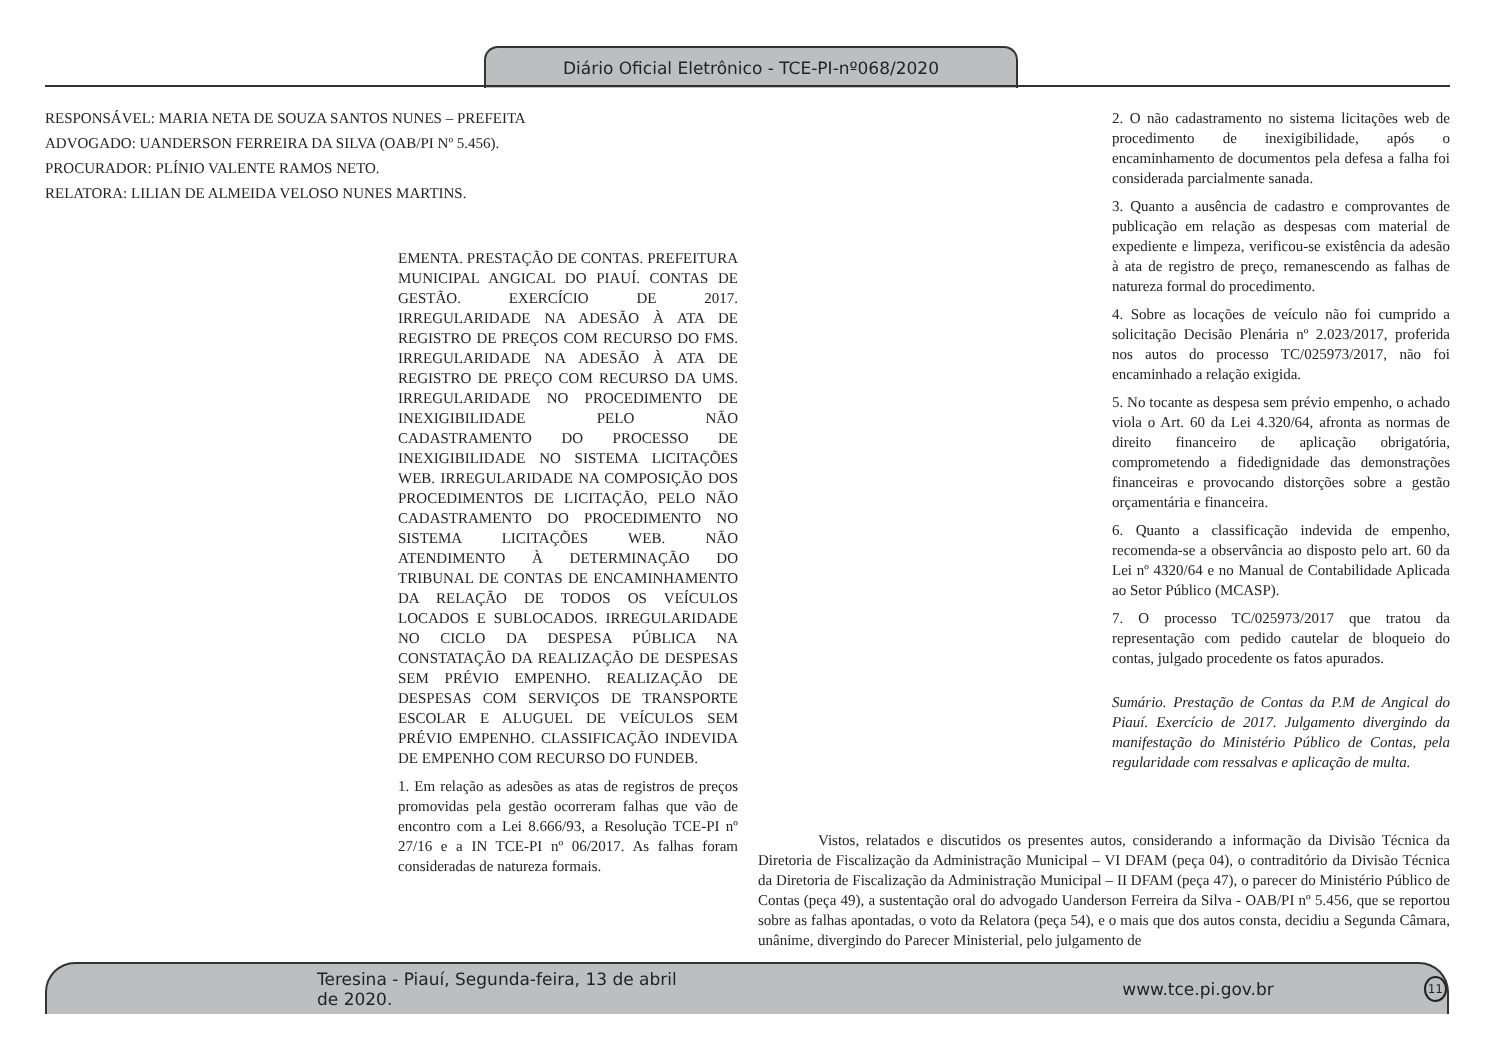Diário Oficial Eletrônico - TCE-PI-nº068/2020
RESPONSÁVEL: MARIA NETA DE SOUZA SANTOS NUNES – PREFEITA
ADVOGADO: UANDERSON FERREIRA DA SILVA (OAB/PI Nº 5.456).
PROCURADOR: PLÍNIO VALENTE RAMOS NETO.
RELATORA: LILIAN DE ALMEIDA VELOSO NUNES MARTINS.
EMENTA. PRESTAÇÃO DE CONTAS. PREFEITURA MUNICIPAL ANGICAL DO PIAUÍ. CONTAS DE GESTÃO. EXERCÍCIO DE 2017. IRREGULARIDADE NA ADESÃO À ATA DE REGISTRO DE PREÇOS COM RECURSO DO FMS. IRREGULARIDADE NA ADESÃO À ATA DE REGISTRO DE PREÇO COM RECURSO DA UMS. IRREGULARIDADE NO PROCEDIMENTO DE INEXIGIBILIDADE PELO NÃO CADASTRAMENTO DO PROCESSO DE INEXIGIBILIDADE NO SISTEMA LICITAÇÕES WEB. IRREGULARIDADE NA COMPOSIÇÃO DOS PROCEDIMENTOS DE LICITAÇÃO, PELO NÃO CADASTRAMENTO DO PROCEDIMENTO NO SISTEMA LICITAÇÕES WEB. NÃO ATENDIMENTO À DETERMINAÇÃO DO TRIBUNAL DE CONTAS DE ENCAMINHAMENTO DA RELAÇÃO DE TODOS OS VEÍCULOS LOCADOS E SUBLOCADOS. IRREGULARIDADE NO CICLO DA DESPESA PÚBLICA NA CONSTATAÇÃO DA REALIZAÇÃO DE DESPESAS SEM PRÉVIO EMPENHO. REALIZAÇÃO DE DESPESAS COM SERVIÇOS DE TRANSPORTE ESCOLAR E ALUGUEL DE VEÍCULOS SEM PRÉVIO EMPENHO. CLASSIFICAÇÃO INDEVIDA DE EMPENHO COM RECURSO DO FUNDEB.
1. Em relação as adesões as atas de registros de preços promovidas pela gestão ocorreram falhas que vão de encontro com a Lei 8.666/93, a Resolução TCE-PI nº 27/16 e a IN TCE-PI nº 06/2017. As falhas foram consideradas de natureza formais.
2. O não cadastramento no sistema licitações web de procedimento de inexigibilidade, após o encaminhamento de documentos pela defesa a falha foi considerada parcialmente sanada.
3. Quanto a ausência de cadastro e comprovantes de publicação em relação as despesas com material de expediente e limpeza, verificou-se existência da adesão à ata de registro de preço, remanescendo as falhas de natureza formal do procedimento.
4. Sobre as locações de veículo não foi cumprido a solicitação Decisão Plenária nº 2.023/2017, proferida nos autos do processo TC/025973/2017, não foi encaminhado a relação exigida.
5. No tocante as despesa sem prévio empenho, o achado viola o Art. 60 da Lei 4.320/64, afronta as normas de direito financeiro de aplicação obrigatória, comprometendo a fidedignidade das demonstrações financeiras e provocando distorções sobre a gestão orçamentária e financeira.
6. Quanto a classificação indevida de empenho, recomenda-se a observância ao disposto pelo art. 60 da Lei nº 4320/64 e no Manual de Contabilidade Aplicada ao Setor Público (MCASP).
7. O processo TC/025973/2017 que tratou da representação com pedido cautelar de bloqueio do contas, julgado procedente os fatos apurados.
Sumário. Prestação de Contas da P.M de Angical do Piauí. Exercício de 2017. Julgamento divergindo da manifestação do Ministério Público de Contas, pela regularidade com ressalvas e aplicação de multa.
Vistos, relatados e discutidos os presentes autos, considerando a informação da Divisão Técnica da Diretoria de Fiscalização da Administração Municipal – VI DFAM (peça 04), o contraditório da Divisão Técnica da Diretoria de Fiscalização da Administração Municipal – II DFAM (peça 47), o parecer do Ministério Público de Contas (peça 49), a sustentação oral do advogado Uanderson Ferreira da Silva - OAB/PI nº 5.456, que se reportou sobre as falhas apontadas, o voto da Relatora (peça 54), e o mais que dos autos consta, decidiu a Segunda Câmara, unânime, divergindo do Parecer Ministerial, pelo julgamento de
Teresina - Piauí, Segunda-feira, 13 de abril de 2020. www.tce.pi.gov.br 11